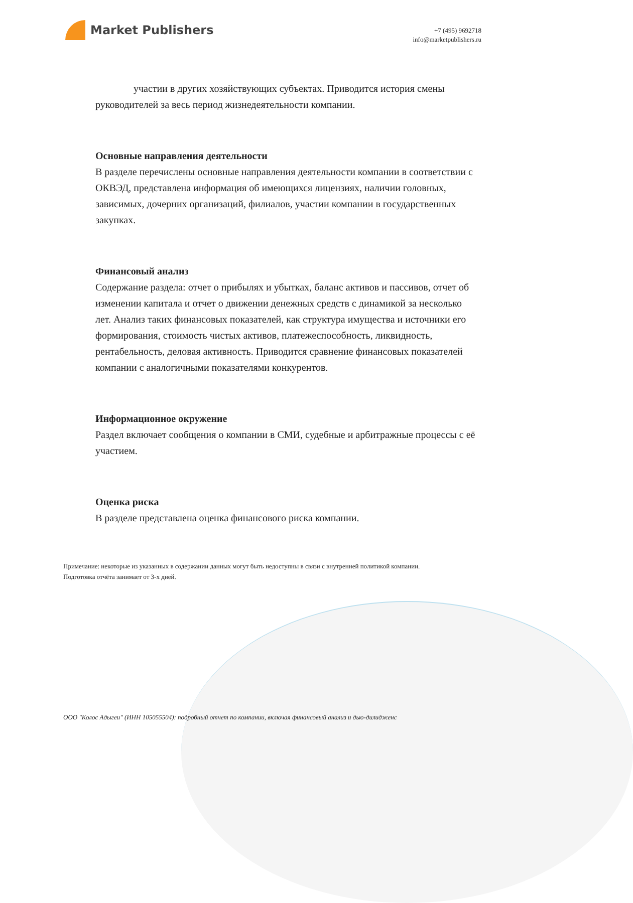Market Publishers
+7 (495) 9692718
info@marketpublishers.ru
участии в других хозяйствующих субъектах. Приводится история смены руководителей за весь период жизнедеятельности компании.
Основные направления деятельности
В разделе перечислены основные направления деятельности компании в соответствии с ОКВЭД, представлена информация об имеющихся лицензиях, наличии головных, зависимых, дочерних организаций, филиалов, участии компании в государственных закупках.
Финансовый анализ
Содержание раздела: отчет о прибылях и убытках, баланс активов и пассивов, отчет об изменении капитала и отчет о движении денежных средств с динамикой за несколько лет. Анализ таких финансовых показателей, как структура имущества и источники его формирования, стоимость чистых активов, платежеспособность, ликвидность, рентабельность, деловая активность. Приводится сравнение финансовых показателей компании с аналогичными показателями конкурентов.
Информационное окружение
Раздел включает сообщения о компании в СМИ, судебные и арбитражные процессы с её участием.
Оценка риска
В разделе представлена оценка финансового риска компании.
Примечание: некоторые из указанных в содержании данных могут быть недоступны в связи с внутренней политикой компании.
Подготовка отчёта занимает от 3-х дней.
ООО "Колос Адыгеи" (ИНН 105055504): подробный отчет по компании, включая финансовый анализ и дью-дилидженс